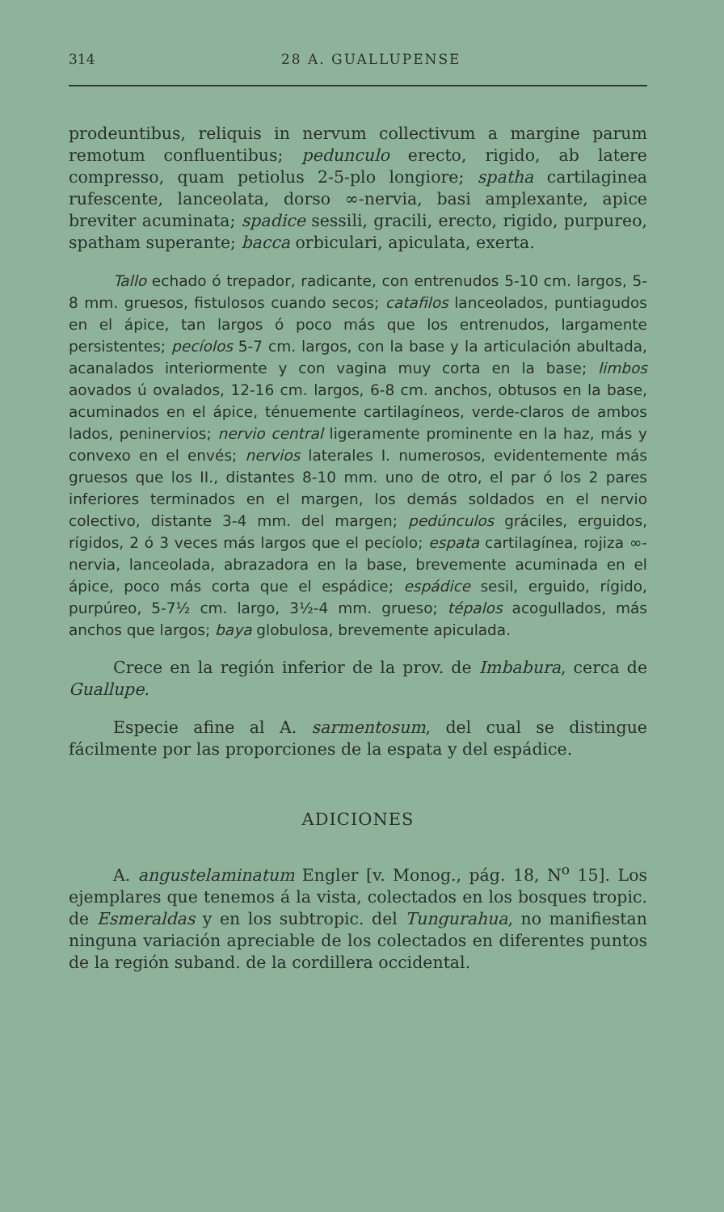314 28 A. GUALLUPENSE
prodeuntibus, reliquis in nervum collectivum a margine parum remotum confluentibus; pedunculo erecto, rigido, ab latere compresso, quam petiolus 2-5-plo longiore; spatha cartilaginea rufescente, lanceolata, dorso ∞-nervia, basi amplexante, apice breviter acuminata; spadice sessili, gracili, erecto, rigido, purpureo, spatham superante; bacca orbiculari, apiculata, exerta.
Tallo echado ó trepador, radicante, con entrenudos 5-10 cm. largos, 5-8 mm. gruesos, fistulosos cuando secos; catafilos lanceolados, puntiagudos en el ápice, tan largos ó poco más que los entrenudos, largamente persistentes; pecíolos 5-7 cm. largos, con la base y la articulación abultada, acanalados interiormente y con vagina muy corta en la base; limbos aovados ú ovalados, 12-16 cm. largos, 6-8 cm. anchos, obtusos en la base, acuminados en el ápice, ténuemente cartilagíneos, verde-claros de ambos lados, peninervios; nervio central ligeramente prominente en la haz, más y convexo en el envés; nervios laterales I. numerosos, evidentemente más gruesos que los II., distantes 8-10 mm. uno de otro, el par ó los 2 pares inferiores terminados en el margen, los demás soldados en el nervio colectivo, distante 3-4 mm. del margen; pedúnculos gráciles, erguidos, rígidos, 2 ó 3 veces más largos que el pecíolo; espata cartilagínea, rojiza ∞-nervia, lanceolada, abrazadora en la base, brevemente acuminada en el ápice, poco más corta que el espádice; espádice sesil, erguido, rígido, purpúreo, 5-7½ cm. largo, 3½-4 mm. grueso; tépalos acogullados, más anchos que largos; baya globulosa, brevemente apiculada.
Crece en la región inferior de la prov. de Imbabura, cerca de Guallupe.
Especie afine al A. sarmentosum, del cual se distingue fácilmente por las proporciones de la espata y del espádice.
ADICIONES
A. angustelaminatum Engler [v. Monog., pág. 18, N<sup>o</sup> 15]. Los ejemplares que tenemos á la vista, colectados en los bosques tropic. de Esmeraldas y en los subtropic. del Tungurahua, no manifiestan ninguna variación apreciable de los colectados en diferentes puntos de la región suband. de la cordillera occidental.